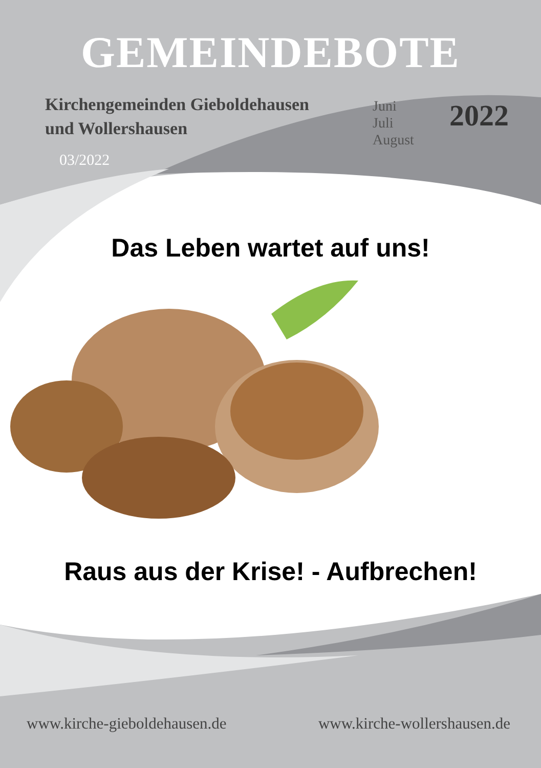GEMEINDEBOTE
Kirchengemeinden Gieboldehausen
und Wollershausen
03/2022
Juni
Juli
August
2022
Das Leben wartet auf uns!
Raus aus der Krise! - Aufbrechen!
www.kirche-gieboldehausen.de www.kirche-wollershausen.de